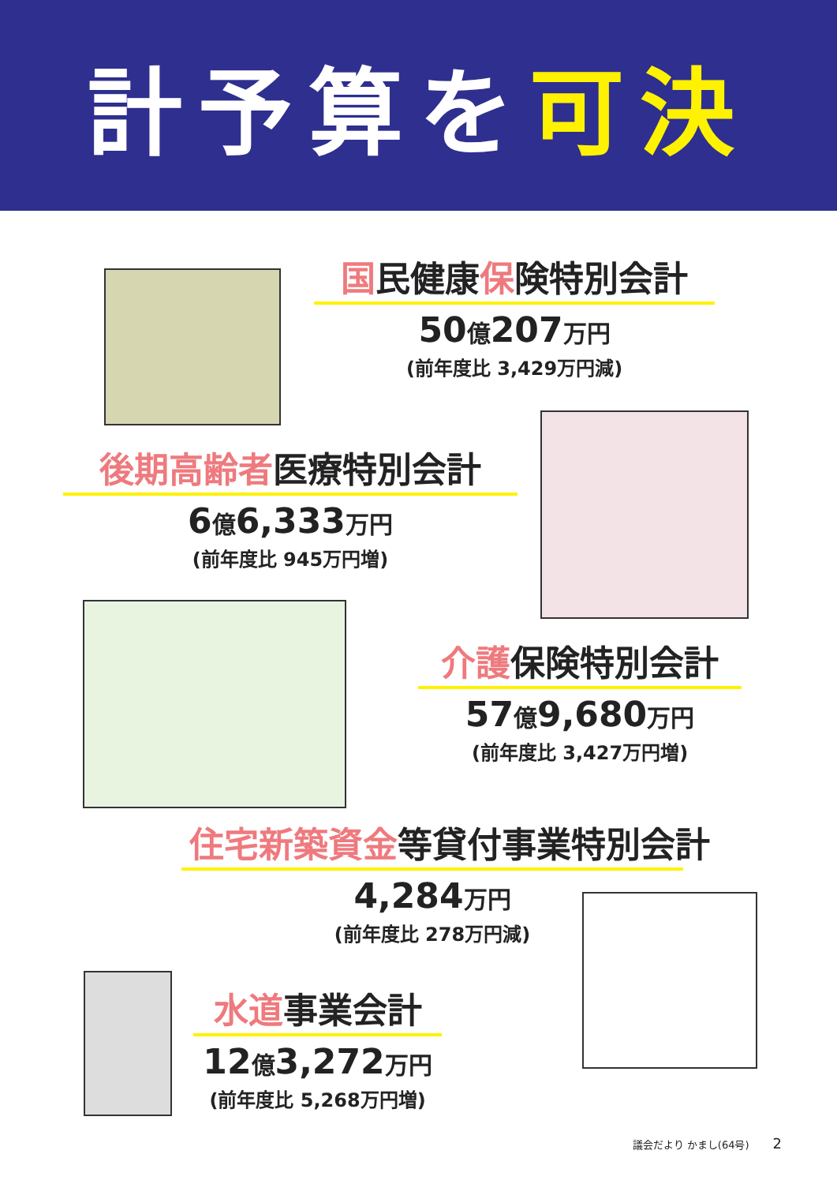計予算を 可決
国民健康保険特別会計
50億207万円
(前年度比 3,429万円減)
後期高齢者医療特別会計
6億6,333万円
(前年度比 945万円増)
介護保険特別会計
57億9,680万円
(前年度比 3,427万円増)
住宅新築資金等貸付事業特別会計
4,284万円
(前年度比 278万円減)
水道事業会計
12億3,272万円
(前年度比 5,268万円増)
議会だより かまし(64号) 2